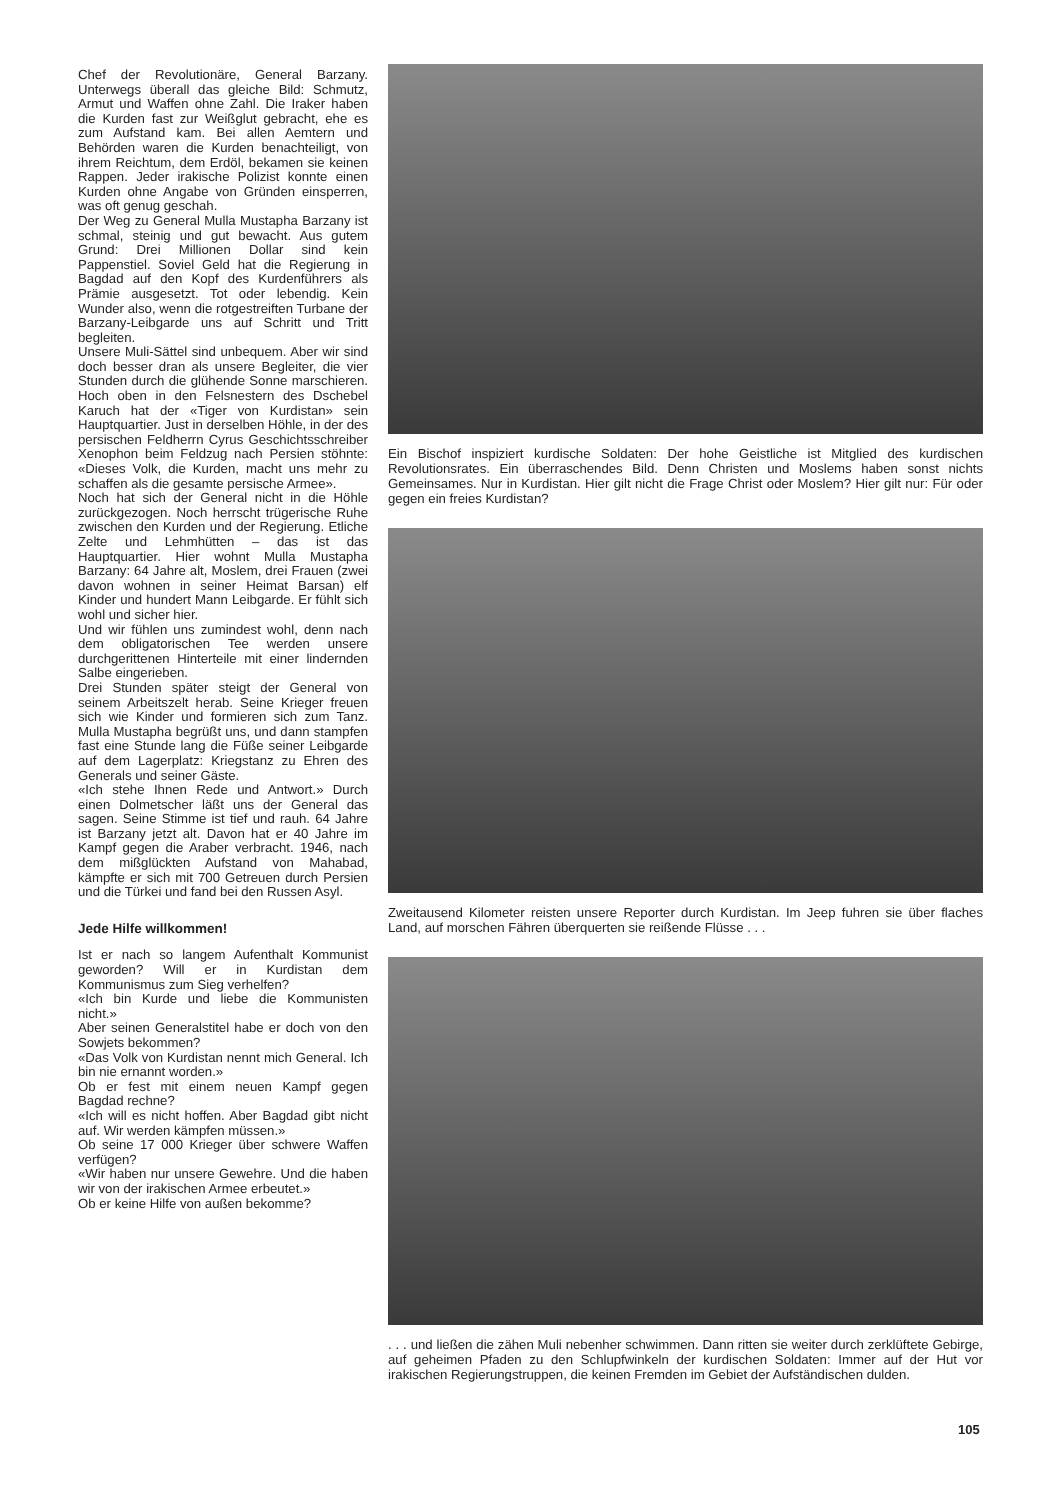Chef der Revolutionäre, General Barzany. Unterwegs überall das gleiche Bild: Schmutz, Armut und Waffen ohne Zahl. Die Iraker haben die Kurden fast zur Weißglut gebracht, ehe es zum Aufstand kam. Bei allen Aemtern und Behörden waren die Kurden benachteiligt, von ihrem Reichtum, dem Erdöl, bekamen sie keinen Rappen. Jeder irakische Polizist konnte einen Kurden ohne Angabe von Gründen einsperren, was oft genug geschah.
Der Weg zu General Mulla Mustapha Barzany ist schmal, steinig und gut bewacht. Aus gutem Grund: Drei Millionen Dollar sind kein Pappenstiel. Soviel Geld hat die Regierung in Bagdad auf den Kopf des Kurdenführers als Prämie ausgesetzt. Tot oder lebendig. Kein Wunder also, wenn die rotgestreiften Turbane der Barzany-Leibgarde uns auf Schritt und Tritt begleiten.
Unsere Muli-Sättel sind unbequem. Aber wir sind doch besser dran als unsere Begleiter, die vier Stunden durch die glühende Sonne marschieren. Hoch oben in den Felsnestern des Dschebel Karuch hat der «Tiger von Kurdistan» sein Hauptquartier. Just in derselben Höhle, in der des persischen Feldherrn Cyrus Geschichtsschreiber Xenophon beim Feldzug nach Persien stöhnte: «Dieses Volk, die Kurden, macht uns mehr zu schaffen als die gesamte persische Armee».
Noch hat sich der General nicht in die Höhle zurückgezogen. Noch herrscht trügerische Ruhe zwischen den Kurden und der Regierung. Etliche Zelte und Lehmhütten – das ist das Hauptquartier. Hier wohnt Mulla Mustapha Barzany: 64 Jahre alt, Moslem, drei Frauen (zwei davon wohnen in seiner Heimat Barsan) elf Kinder und hundert Mann Leibgarde. Er fühlt sich wohl und sicher hier.
Und wir fühlen uns zumindest wohl, denn nach dem obligatorischen Tee werden unsere durchgerittenen Hinterteile mit einer lindernden Salbe eingerieben.
Drei Stunden später steigt der General von seinem Arbeitszelt herab. Seine Krieger freuen sich wie Kinder und formieren sich zum Tanz. Mulla Mustapha begrüßt uns, und dann stampfen fast eine Stunde lang die Füße seiner Leibgarde auf dem Lagerplatz: Kriegstanz zu Ehren des Generals und seiner Gäste.
«Ich stehe Ihnen Rede und Antwort.» Durch einen Dolmetscher läßt uns der General das sagen. Seine Stimme ist tief und rauh. 64 Jahre ist Barzany jetzt alt. Davon hat er 40 Jahre im Kampf gegen die Araber verbracht. 1946, nach dem mißglückten Aufstand von Mahabad, kämpfte er sich mit 700 Getreuen durch Persien und die Türkei und fand bei den Russen Asyl.
Jede Hilfe willkommen!
Ist er nach so langem Aufenthalt Kommunist geworden? Will er in Kurdistan dem Kommunismus zum Sieg verhelfen?
«Ich bin Kurde und liebe die Kommunisten nicht.»
Aber seinen Generalstitel habe er doch von den Sowjets bekommen?
«Das Volk von Kurdistan nennt mich General. Ich bin nie ernannt worden.»
Ob er fest mit einem neuen Kampf gegen Bagdad rechne?
«Ich will es nicht hoffen. Aber Bagdad gibt nicht auf. Wir werden kämpfen müssen.»
Ob seine 17 000 Krieger über schwere Waffen verfügen?
«Wir haben nur unsere Gewehre. Und die haben wir von der irakischen Armee erbeutet.»
Ob er keine Hilfe von außen bekomme?
Ein Bischof inspiziert kurdische Soldaten: Der hohe Geistliche ist Mitglied des kurdischen Revolutionsrates. Ein überraschendes Bild. Denn Christen und Moslems haben sonst nichts Gemeinsames. Nur in Kurdistan. Hier gilt nicht die Frage Christ oder Moslem? Hier gilt nur: Für oder gegen ein freies Kurdistan?
Zweitausend Kilometer reisten unsere Reporter durch Kurdistan. Im Jeep fuhren sie über flaches Land, auf morschen Fähren überquerten sie reißende Flüsse . . .
. . . und ließen die zähen Muli nebenher schwimmen. Dann ritten sie weiter durch zerklüftete Gebirge, auf geheimen Pfaden zu den Schlupfwinkeln der kurdischen Soldaten: Immer auf der Hut vor irakischen Regierungstruppen, die keinen Fremden im Gebiet der Aufständischen dulden.
105